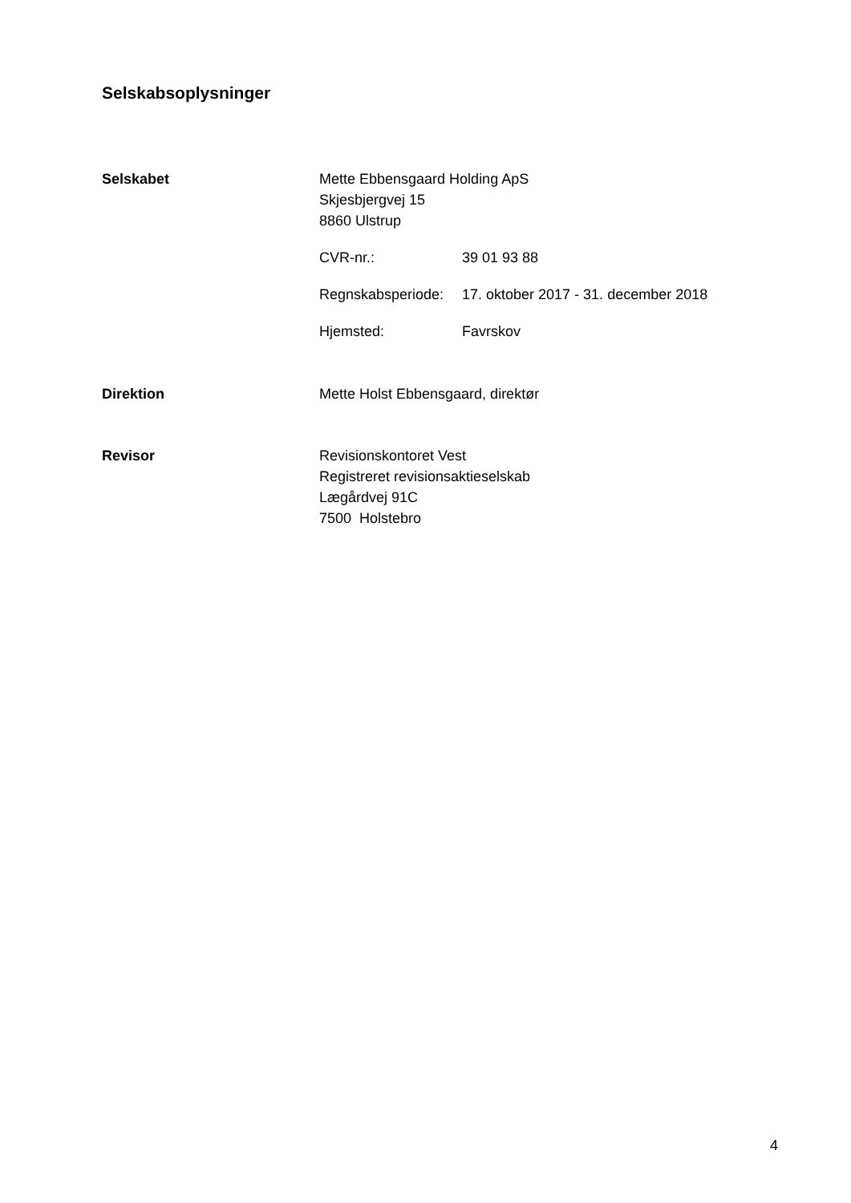Selskabsoplysninger
Selskabet Mette Ebbensgaard Holding ApS
Skjesbjergvej 15
8860 Ulstrup
CVR-nr.: 39 01 93 88
Regnskabsperiode:
17. oktober 2017 - 31. december 2018
Hjemsted: Favrskov
Direktion Mette Holst Ebbensgaard, direktør
Revisor Revisionskontoret Vest
Registreret revisionsaktieselskab
Lægårdvej 91C
7500 Holstebro
4